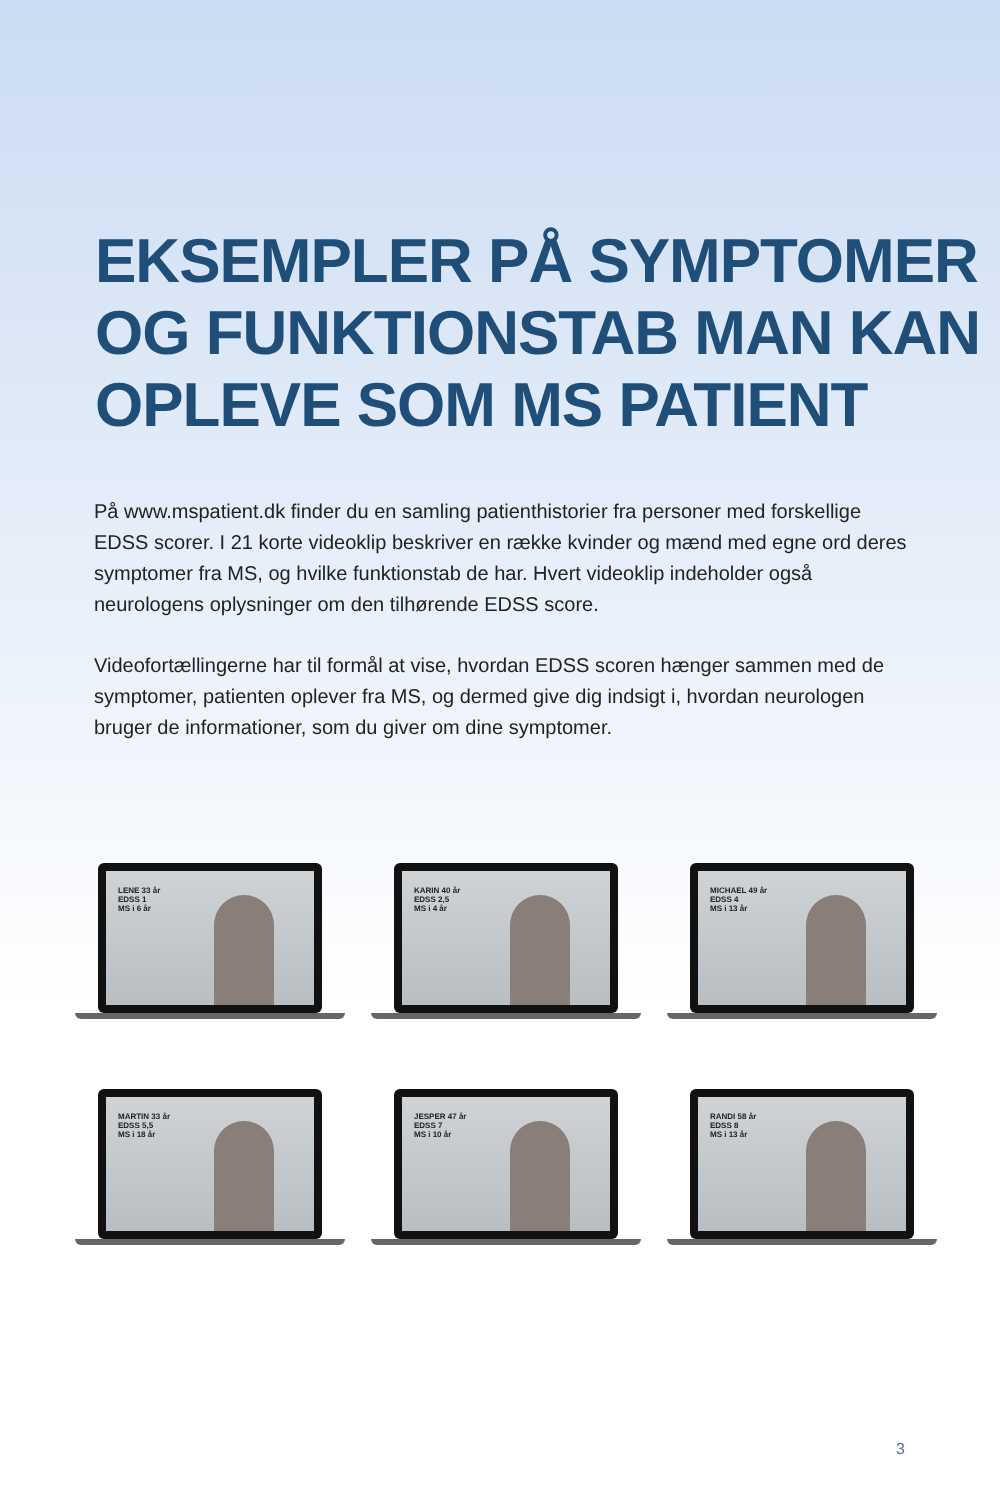EKSEMPLER PÅ SYMPTOMER OG FUNKTIONSTAB MAN KAN OPLEVE SOM MS PATIENT
På www.mspatient.dk finder du en samling patienthistorier fra personer med forskellige EDSS scorer. I 21 korte videoklip beskriver en række kvinder og mænd med egne ord deres symptomer fra MS, og hvilke funktionstab de har. Hvert videoklip indeholder også neurologens oplysninger om den tilhørende EDSS score.
Videofortællingerne har til formål at vise, hvordan EDSS scoren hænger sammen med de symptomer, patienten oplever fra MS, og dermed give dig indsigt i, hvordan neurologen bruger de informationer, som du giver om dine symptomer.
LENE 33 år
EDSS 1
MS i 6 år
KARIN 40 år
EDSS 2,5
MS i 4 år
MICHAEL 49 år
EDSS 4
MS i 13 år
MARTIN 33 år
EDSS 5,5
MS i 18 år
JESPER 47 år
EDSS 7
MS i 10 år
RANDI 58 år
EDSS 8
MS i 13 år
3